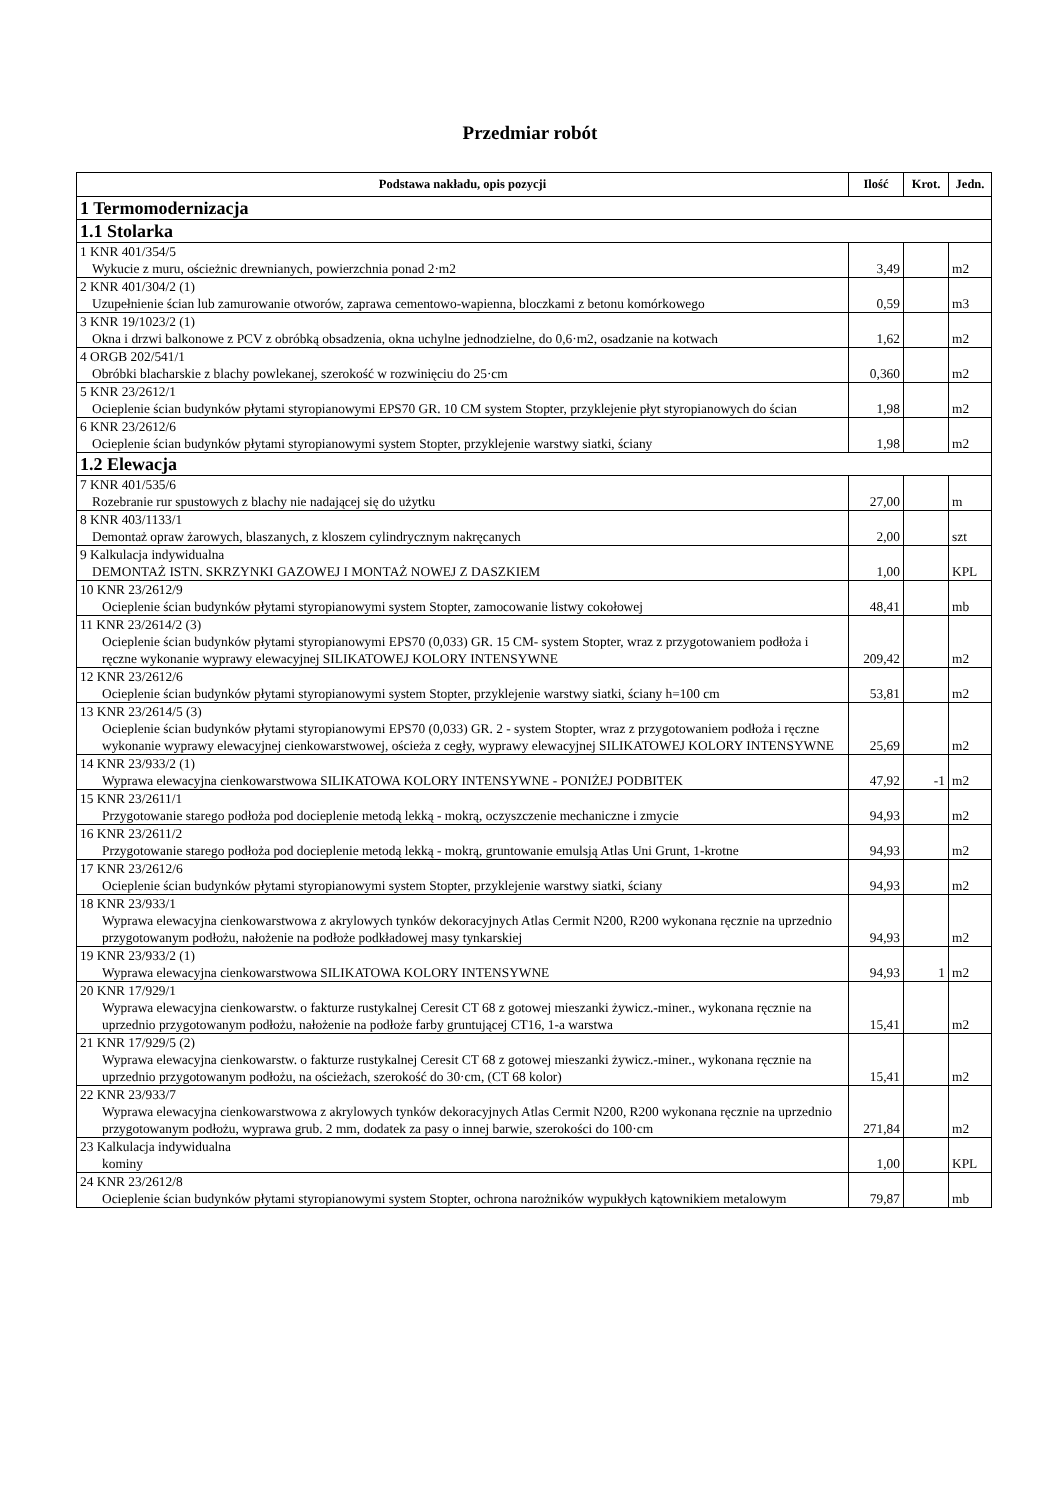Przedmiar robót
| Podstawa nakładu, opis pozycji | Ilość | Krot. | Jedn. |
| --- | --- | --- | --- |
| 1 Termomodernizacja | | | |
| 1.1 Stolarka | | | |
| 1 KNR 401/354/5 Wykucie z muru, ościeżnic drewnianych, powierzchnia ponad 2·m2 | 3,49 | | m2 |
| 2 KNR 401/304/2 (1) Uzupełnienie ścian lub zamurowanie otworów, zaprawa cementowo-wapienna, bloczkami z betonu komórkowego | 0,59 | | m3 |
| 3 KNR 19/1023/2 (1) Okna i drzwi balkonowe z PCV z obróbką obsadzenia, okna uchylne jednodzielne, do 0,6·m2, osadzanie na kotwach | 1,62 | | m2 |
| 4 ORGB 202/541/1 Obróbki blacharskie z blachy powlekanej, szerokość w rozwinięciu do 25·cm | 0,360 | | m2 |
| 5 KNR 23/2612/1 Ocieplenie ścian budynków płytami styropianowymi EPS70 GR. 10 CM system Stopter, przyklejenie płyt styropianowych do ścian | 1,98 | | m2 |
| 6 KNR 23/2612/6 Ocieplenie ścian budynków płytami styropianowymi system Stopter, przyklejenie warstwy siatki, ściany | 1,98 | | m2 |
| 1.2 Elewacja | | | |
| 7 KNR 401/535/6 Rozebranie rur spustowych z blachy nie nadającej się do użytku | 27,00 | | m |
| 8 KNR 403/1133/1 Demontaż opraw żarowych, blaszanych, z kloszem cylindrycznym nakręcanych | 2,00 | | szt |
| 9 Kalkulacja indywidualna DEMONTAŻ ISTN. SKRZYNKI GAZOWEJ I MONTAŻ NOWEJ Z DASZKIEM | 1,00 | | KPL |
| 10 KNR 23/2612/9 Ocieplenie ścian budynków płytami styropianowymi system Stopter, zamocowanie listwy cokołowej | 48,41 | | mb |
| 11 KNR 23/2614/2 (3) Ocieplenie ścian budynków płytami styropianowymi EPS70 (0,033) GR. 15 CM- system Stopter, wraz z przygotowaniem podłoża i ręczne wykonanie wyprawy elewacyjnej SILIKATOWEJ KOLORY INTENSYWNE | 209,42 | | m2 |
| 12 KNR 23/2612/6 Ocieplenie ścian budynków płytami styropianowymi system Stopter, przyklejenie warstwy siatki, ściany h=100 cm | 53,81 | | m2 |
| 13 KNR 23/2614/5 (3) Ocieplenie ścian budynków płytami styropianowymi EPS70 (0,033) GR. 2 - system Stopter, wraz z przygotowaniem podłoża i ręczne wykonanie wyprawy elewacyjnej cienkowarstwowej, ościeża z cegły, wyprawy elewacyjnej SILIKATOWEJ KOLORY INTENSYWNE | 25,69 | | m2 |
| 14 KNR 23/933/2 (1) Wyprawa elewacyjna cienkowarstwowa SILIKATOWA KOLORY INTENSYWNE - PONIŻEJ PODBITEK | 47,92 | -1 | m2 |
| 15 KNR 23/2611/1 Przygotowanie starego podłoża pod docieplenie metodą lekką - mokrą, oczyszczenie mechaniczne i zmycie | 94,93 | | m2 |
| 16 KNR 23/2611/2 Przygotowanie starego podłoża pod docieplenie metodą lekką - mokrą, gruntowanie emulsją Atlas Uni Grunt, 1-krotne | 94,93 | | m2 |
| 17 KNR 23/2612/6 Ocieplenie ścian budynków płytami styropianowymi system Stopter, przyklejenie warstwy siatki, ściany | 94,93 | | m2 |
| 18 KNR 23/933/1 Wyprawa elewacyjna cienkowarstwowa z akrylowych tynków dekoracyjnych Atlas Cermit N200, R200 wykonana ręcznie na uprzednio przygotowanym podłożu, nałożenie na podłoże podkładowej masy tynkarskiej | 94,93 | | m2 |
| 19 KNR 23/933/2 (1) Wyprawa elewacyjna cienkowarstwowa SILIKATOWA KOLORY INTENSYWNE | 94,93 | 1 | m2 |
| 20 KNR 17/929/1 Wyprawa elewacyjna cienkowarstw. o fakturze rustykalnej Ceresit CT 68 z gotowej mieszanki żywicz.-miner., wykonana ręcznie na uprzednio przygotowanym podłożu, nałożenie na podłoże farby gruntującej CT16, 1-a warstwa | 15,41 | | m2 |
| 21 KNR 17/929/5 (2) Wyprawa elewacyjna cienkowarstw. o fakturze rustykalnej Ceresit CT 68 z gotowej mieszanki żywicz.-miner., wykonana ręcznie na uprzednio przygotowanym podłożu, na ościeżach, szerokość do 30·cm, (CT 68 kolor) | 15,41 | | m2 |
| 22 KNR 23/933/7 Wyprawa elewacyjna cienkowarstwowa z akrylowych tynków dekoracyjnych Atlas Cermit N200, R200 wykonana ręcznie na uprzednio przygotowanym podłożu, wyprawa grub. 2 mm, dodatek za pasy o innej barwie, szerokości do 100·cm | 271,84 | | m2 |
| 23 Kalkulacja indywidualna kominy | 1,00 | | KPL |
| 24 KNR 23/2612/8 Ocieplenie ścian budynków płytami styropianowymi system Stopter, ochrona narożników wypukłych kątownikiem metalowym | 79,87 | | mb |